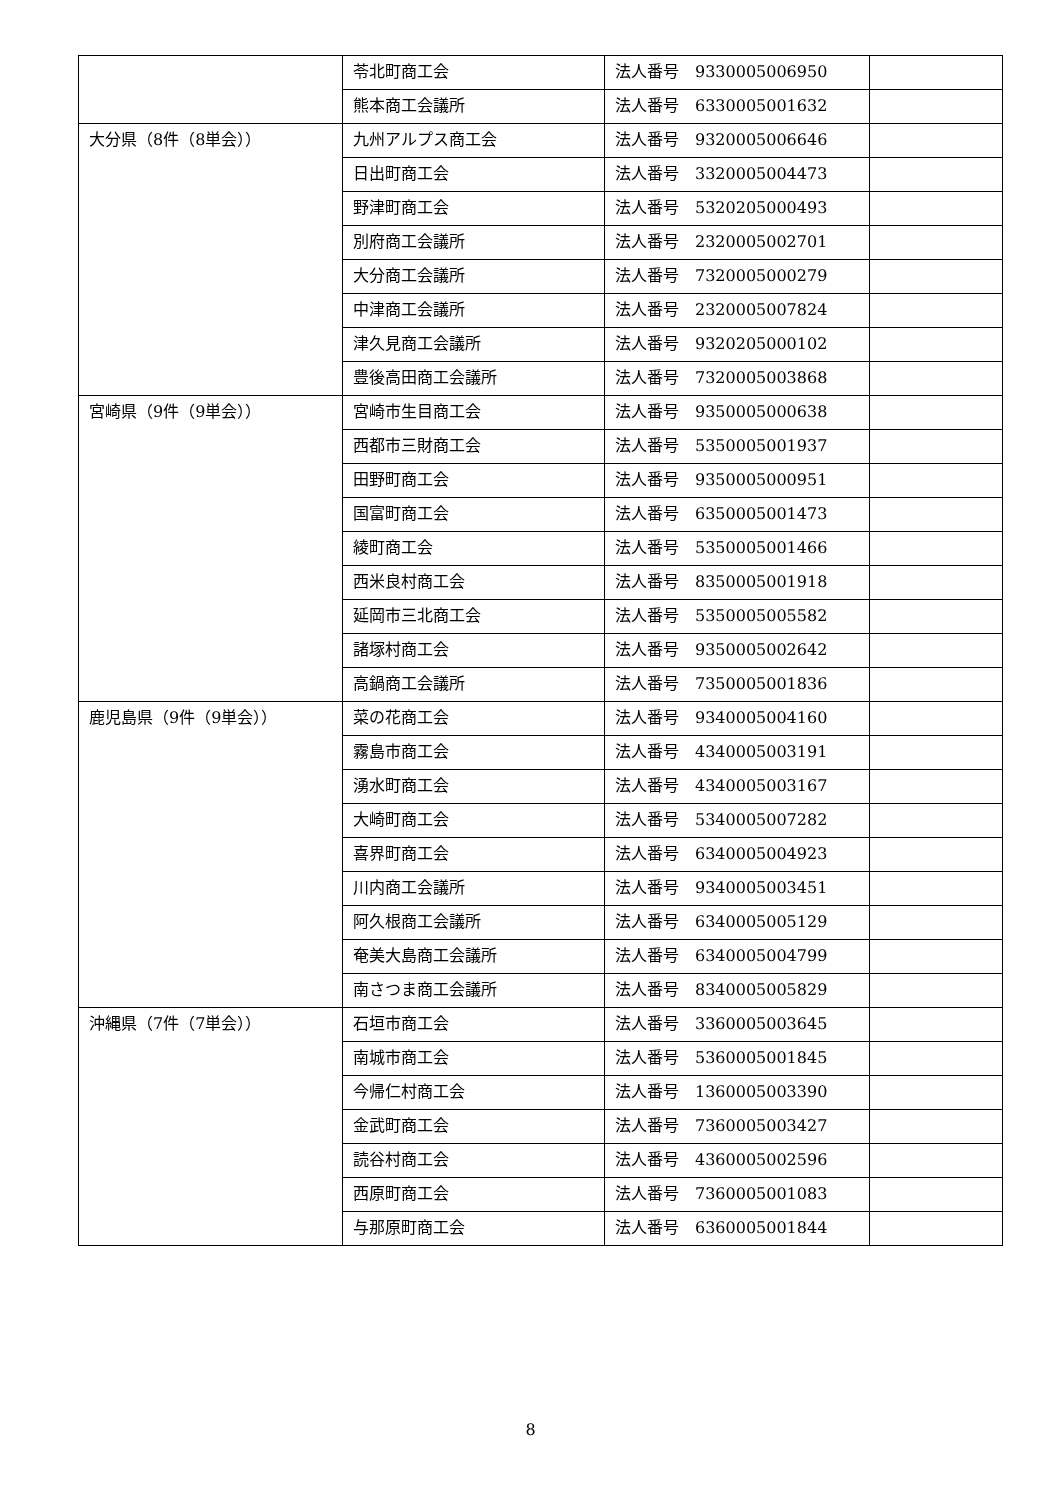| | 苓北町商工会 | 法人番号 9330005006950 | |
| | 熊本商工会議所 | 法人番号 6330005001632 | |
| 大分県（8件（8単会）） | 九州アルプス商工会 | 法人番号 9320005006646 | |
| | 日出町商工会 | 法人番号 3320005004473 | |
| | 野津町商工会 | 法人番号 5320205000493 | |
| | 別府商工会議所 | 法人番号 2320005002701 | |
| | 大分商工会議所 | 法人番号 7320005000279 | |
| | 中津商工会議所 | 法人番号 2320005007824 | |
| | 津久見商工会議所 | 法人番号 9320205000102 | |
| | 豊後高田商工会議所 | 法人番号 7320005003868 | |
| 宮崎県（9件（9単会）） | 宮崎市生目商工会 | 法人番号 9350005000638 | |
| | 西都市三財商工会 | 法人番号 5350005001937 | |
| | 田野町商工会 | 法人番号 9350005000951 | |
| | 国富町商工会 | 法人番号 6350005001473 | |
| | 綾町商工会 | 法人番号 5350005001466 | |
| | 西米良村商工会 | 法人番号 8350005001918 | |
| | 延岡市三北商工会 | 法人番号 5350005005582 | |
| | 諸塚村商工会 | 法人番号 9350005002642 | |
| | 高鍋商工会議所 | 法人番号 7350005001836 | |
| 鹿児島県（9件（9単会）） | 菜の花商工会 | 法人番号 9340005004160 | |
| | 霧島市商工会 | 法人番号 4340005003191 | |
| | 湧水町商工会 | 法人番号 4340005003167 | |
| | 大崎町商工会 | 法人番号 5340005007282 | |
| | 喜界町商工会 | 法人番号 6340005004923 | |
| | 川内商工会議所 | 法人番号 9340005003451 | |
| | 阿久根商工会議所 | 法人番号 6340005005129 | |
| | 奄美大島商工会議所 | 法人番号 6340005004799 | |
| | 南さつま商工会議所 | 法人番号 8340005005829 | |
| 沖縄県（7件（7単会）） | 石垣市商工会 | 法人番号 3360005003645 | |
| | 南城市商工会 | 法人番号 5360005001845 | |
| | 今帰仁村商工会 | 法人番号 1360005003390 | |
| | 金武町商工会 | 法人番号 7360005003427 | |
| | 読谷村商工会 | 法人番号 4360005002596 | |
| | 西原町商工会 | 法人番号 7360005001083 | |
| | 与那原町商工会 | 法人番号 6360005001844 | |
8